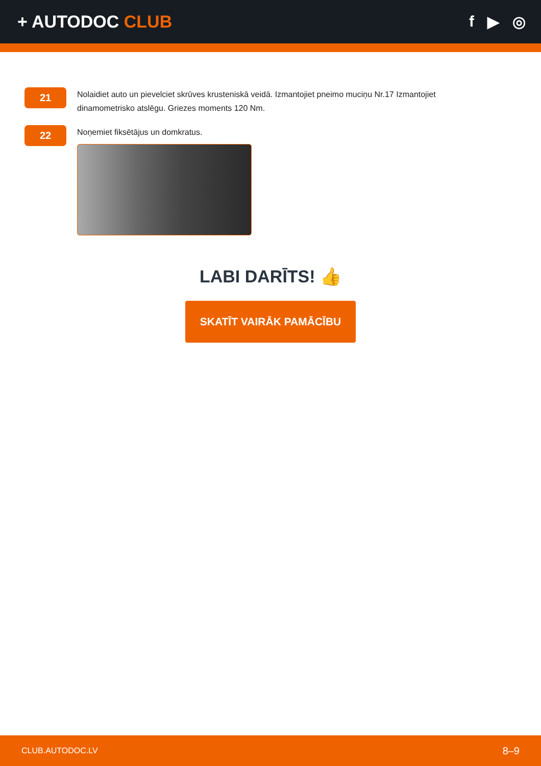+ AUTODOC CLUB f ▶ ◎
21
Nolaidiet auto un pievelciet skrūves krusteniskā veidā. Izmantojiet pneimo muciņu Nr.17 Izmantojiet dinamometrisko atslēgu. Griezes moments 120 Nm.
22
Noņemiet fiksētājus un domkratus.
LABI DARĪTS! 👍
SKATĪT VAIRĀK PAMĀCĪBU
CLUB.AUTODOC.LV 8–9